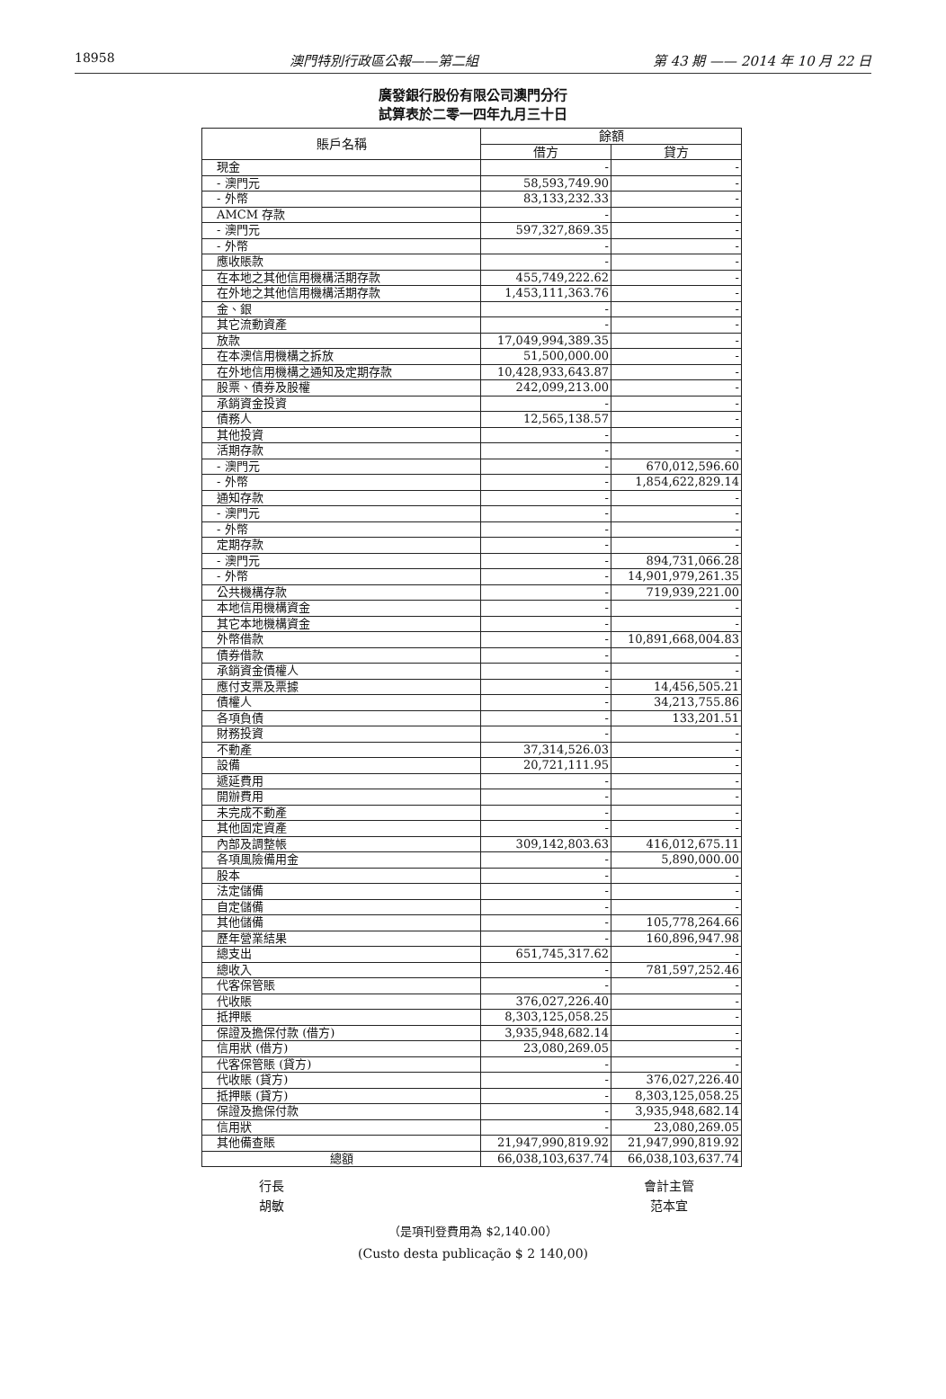18958 澳門特別行政區公報——第二組 第 43 期 —— 2014 年 10 月 22 日
廣發銀行股份有限公司澳門分行
試算表於二零一四年九月三十日
| 賬戶名稱 | 餘額 | |
| --- | --- | --- |
| | 借方 | 貸方 |
| 現金 | - | - |
| - 澳門元 | 58,593,749.90 | - |
| - 外幣 | 83,133,232.33 | - |
| AMCM 存款 | - | - |
| - 澳門元 | 597,327,869.35 | - |
| - 外幣 | - | - |
| 應收賬款 | - | - |
| 在本地之其他信用機構活期存款 | 455,749,222.62 | - |
| 在外地之其他信用機構活期存款 | 1,453,111,363.76 | - |
| 金、銀 | - | - |
| 其它流動資產 | - | - |
| 放款 | 17,049,994,389.35 | - |
| 在本澳信用機構之拆放 | 51,500,000.00 | - |
| 在外地信用機構之通知及定期存款 | 10,428,933,643.87 | - |
| 股票、債券及股權 | 242,099,213.00 | - |
| 承銷資金投資 | - | - |
| 債務人 | 12,565,138.57 | - |
| 其他投資 | - | - |
| 活期存款 | - | - |
| - 澳門元 | - | 670,012,596.60 |
| - 外幣 | - | 1,854,622,829.14 |
| 通知存款 | - | - |
| - 澳門元 | - | - |
| - 外幣 | - | - |
| 定期存款 | - | - |
| - 澳門元 | - | 894,731,066.28 |
| - 外幣 | - | 14,901,979,261.35 |
| 公共機構存款 | - | 719,939,221.00 |
| 本地信用機構資金 | - | - |
| 其它本地機構資金 | - | - |
| 外幣借款 | - | 10,891,668,004.83 |
| 債券借款 | - | - |
| 承銷資金債權人 | - | - |
| 應付支票及票據 | - | 14,456,505.21 |
| 債權人 | - | 34,213,755.86 |
| 各項負債 | - | 133,201.51 |
| 財務投資 | - | - |
| 不動產 | 37,314,526.03 | - |
| 設備 | 20,721,111.95 | - |
| 遞延費用 | - | - |
| 開辦費用 | - | - |
| 未完成不動產 | - | - |
| 其他固定資產 | - | - |
| 內部及調整帳 | 309,142,803.63 | 416,012,675.11 |
| 各項風險備用金 | - | 5,890,000.00 |
| 股本 | - | - |
| 法定儲備 | - | - |
| 自定儲備 | - | - |
| 其他儲備 | - | 105,778,264.66 |
| 歷年營業結果 | - | 160,896,947.98 |
| 總支出 | 651,745,317.62 | - |
| 總收入 | - | 781,597,252.46 |
| 代客保管賬 | - | - |
| 代收賬 | 376,027,226.40 | - |
| 抵押賬 | 8,303,125,058.25 | - |
| 保證及擔保付款 (借方) | 3,935,948,682.14 | - |
| 信用狀 (借方) | 23,080,269.05 | - |
| 代客保管賬 (貸方) | - | - |
| 代收賬 (貸方) | - | 376,027,226.40 |
| 抵押賬 (貸方) | - | 8,303,125,058.25 |
| 保證及擔保付款 | - | 3,935,948,682.14 |
| 信用狀 | - | 23,080,269.05 |
| 其他備查賬 | 21,947,990,819.92 | 21,947,990,819.92 |
| 總額 | 66,038,103,637.74 | 66,038,103,637.74 |
行長
胡敏
會計主管
范本宜
（是項刊登費用為 $2,140.00）
(Custo desta publicação $ 2 140,00)